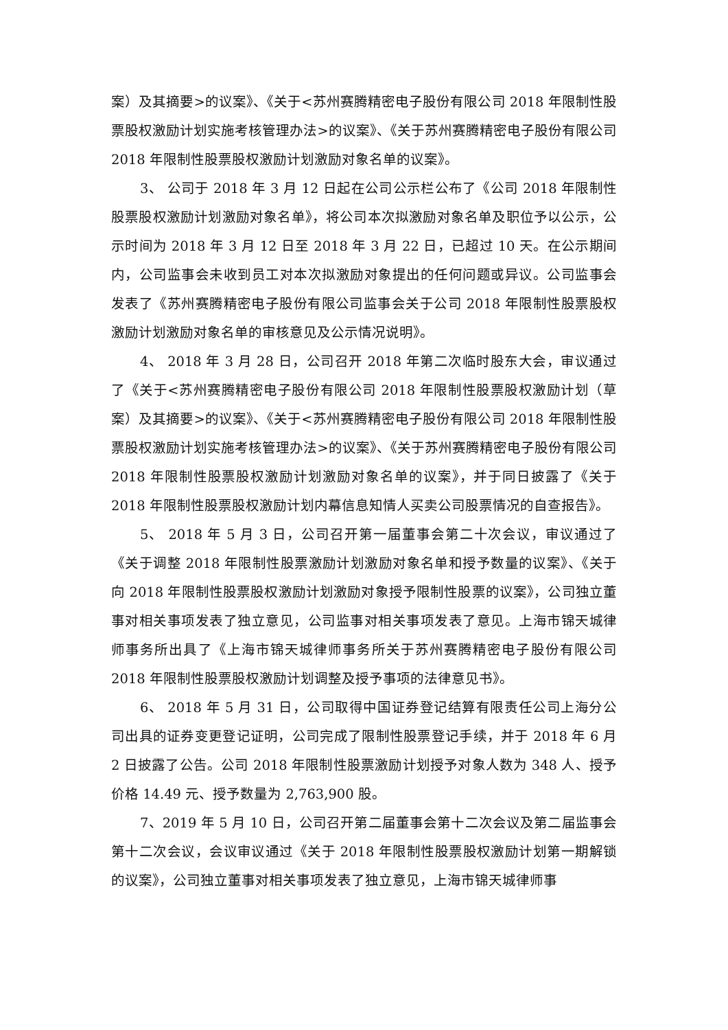案）及其摘要>的议案》、《关于<苏州赛腾精密电子股份有限公司 2018 年限制性股票股权激励计划实施考核管理办法>的议案》、《关于苏州赛腾精密电子股份有限公司 2018 年限制性股票股权激励计划激励对象名单的议案》。
3、 公司于 2018 年 3 月 12 日起在公司公示栏公布了《公司 2018 年限制性股票股权激励计划激励对象名单》，将公司本次拟激励对象名单及职位予以公示，公示时间为 2018 年 3 月 12 日至 2018 年 3 月 22 日，已超过 10 天。在公示期间内，公司监事会未收到员工对本次拟激励对象提出的任何问题或异议。公司监事会发表了《苏州赛腾精密电子股份有限公司监事会关于公司 2018 年限制性股票股权激励计划激励对象名单的审核意见及公示情况说明》。
4、 2018 年 3 月 28 日，公司召开 2018 年第二次临时股东大会，审议通过了《关于<苏州赛腾精密电子股份有限公司 2018 年限制性股票股权激励计划（草案）及其摘要>的议案》、《关于<苏州赛腾精密电子股份有限公司 2018 年限制性股票股权激励计划实施考核管理办法>的议案》、《关于苏州赛腾精密电子股份有限公司 2018 年限制性股票股权激励计划激励对象名单的议案》，并于同日披露了《关于 2018 年限制性股票股权激励计划内幕信息知情人买卖公司股票情况的自查报告》。
5、 2018 年 5 月 3 日，公司召开第一届董事会第二十次会议，审议通过了《关于调整 2018 年限制性股票激励计划激励对象名单和授予数量的议案》、《关于向 2018 年限制性股票股权激励计划激励对象授予限制性股票的议案》，公司独立董事对相关事项发表了独立意见，公司监事对相关事项发表了意见。上海市锦天城律师事务所出具了《上海市锦天城律师事务所关于苏州赛腾精密电子股份有限公司 2018 年限制性股票股权激励计划调整及授予事项的法律意见书》。
6、 2018 年 5 月 31 日，公司取得中国证券登记结算有限责任公司上海分公司出具的证券变更登记证明，公司完成了限制性股票登记手续，并于 2018 年 6 月 2 日披露了公告。公司 2018 年限制性股票激励计划授予对象人数为 348 人、授予价格 14.49 元、授予数量为 2,763,900 股。
7、2019 年 5 月 10 日，公司召开第二届董事会第十二次会议及第二届监事会第十二次会议，会议审议通过《关于 2018 年限制性股票股权激励计划第一期解锁的议案》，公司独立董事对相关事项发表了独立意见，上海市锦天城律师事